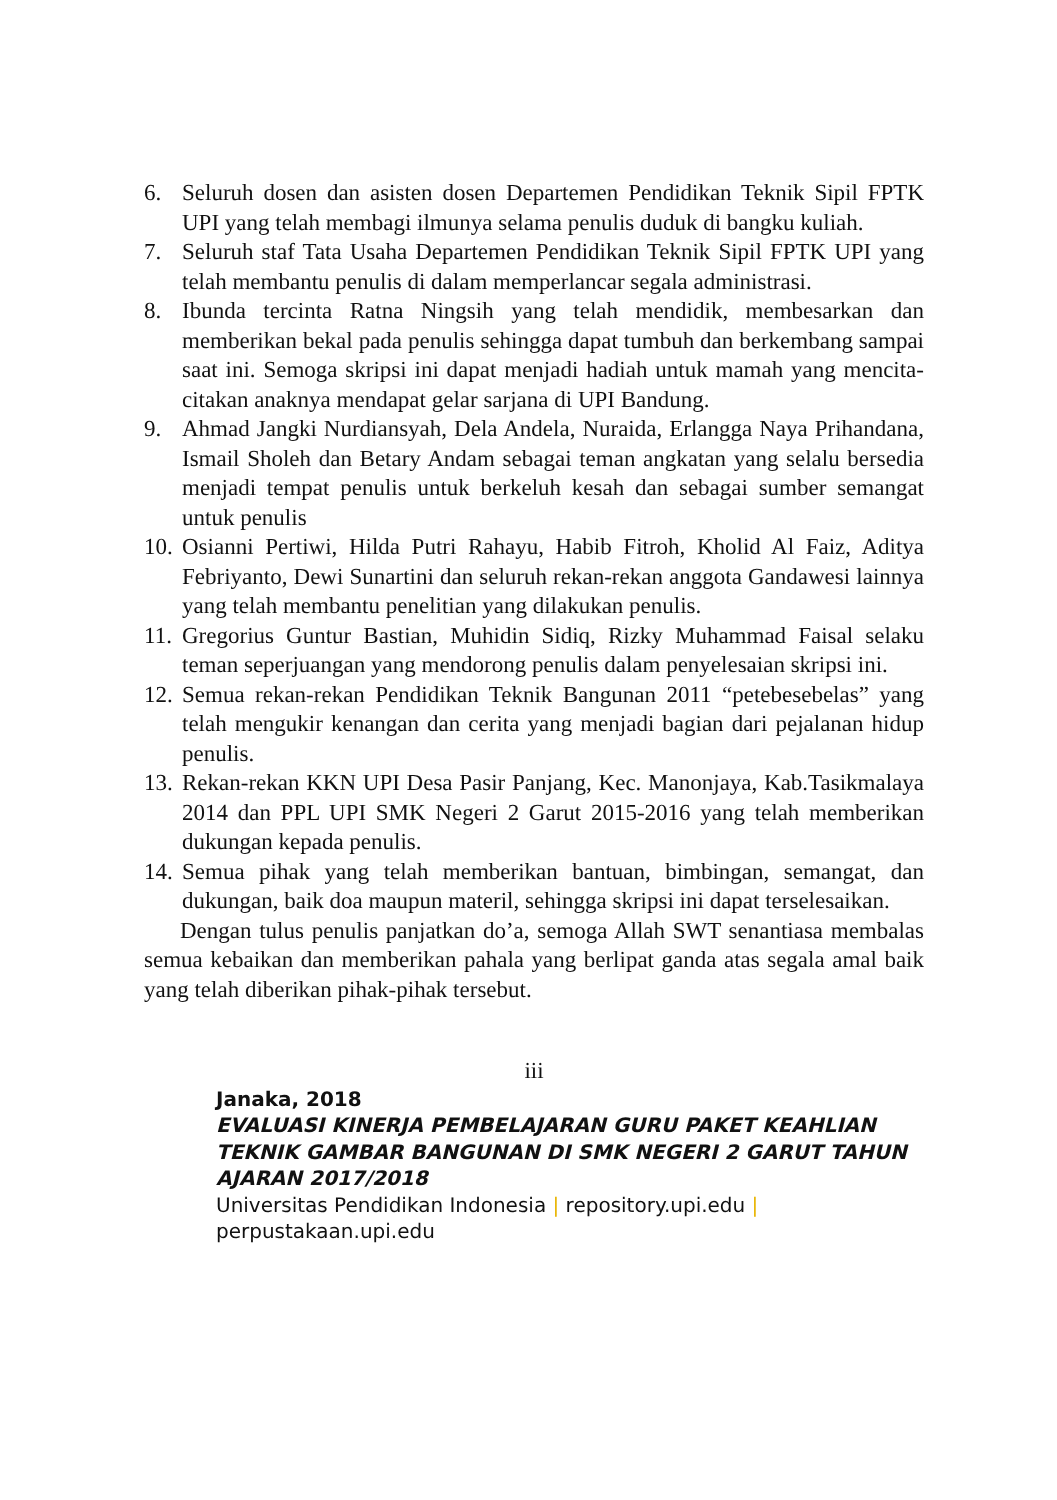6. Seluruh dosen dan asisten dosen Departemen Pendidikan Teknik Sipil FPTK UPI yang telah membagi ilmunya selama penulis duduk di bangku kuliah.
7. Seluruh staf Tata Usaha Departemen Pendidikan Teknik Sipil FPTK UPI yang telah membantu penulis di dalam memperlancar segala administrasi.
8. Ibunda tercinta Ratna Ningsih yang telah mendidik, membesarkan dan memberikan bekal pada penulis sehingga dapat tumbuh dan berkembang sampai saat ini. Semoga skripsi ini dapat menjadi hadiah untuk mamah yang mencita-citakan anaknya mendapat gelar sarjana di UPI Bandung.
9. Ahmad Jangki Nurdiansyah, Dela Andela, Nuraida, Erlangga Naya Prihandana, Ismail Sholeh dan Betary Andam sebagai teman angkatan yang selalu bersedia menjadi tempat penulis untuk berkeluh kesah dan sebagai sumber semangat untuk penulis
10. Osianni Pertiwi, Hilda Putri Rahayu, Habib Fitroh, Kholid Al Faiz, Aditya Febriyanto, Dewi Sunartini dan seluruh rekan-rekan anggota Gandawesi lainnya yang telah membantu penelitian yang dilakukan penulis.
11. Gregorius Guntur Bastian, Muhidin Sidiq, Rizky Muhammad Faisal selaku teman seperjuangan yang mendorong penulis dalam penyelesaian skripsi ini.
12. Semua rekan-rekan Pendidikan Teknik Bangunan 2011 “petebesebelas” yang telah mengukir kenangan dan cerita yang menjadi bagian dari pejalanan hidup penulis.
13. Rekan-rekan KKN UPI Desa Pasir Panjang, Kec. Manonjaya, Kab.Tasikmalaya 2014 dan PPL UPI SMK Negeri 2 Garut 2015-2016 yang telah memberikan dukungan kepada penulis.
14. Semua pihak yang telah memberikan bantuan, bimbingan, semangat, dan dukungan, baik doa maupun materil, sehingga skripsi ini dapat terselesaikan.
Dengan tulus penulis panjatkan do’a, semoga Allah SWT senantiasa membalas semua kebaikan dan memberikan pahala yang berlipat ganda atas segala amal baik yang telah diberikan pihak-pihak tersebut.
iii
Janaka, 2018
EVALUASI KINERJA PEMBELAJARAN GURU PAKET KEAHLIAN TEKNIK GAMBAR BANGUNAN DI SMK NEGERI 2 GARUT TAHUN AJARAN 2017/2018
Universitas Pendidikan Indonesia | repository.upi.edu | perpustakaan.upi.edu